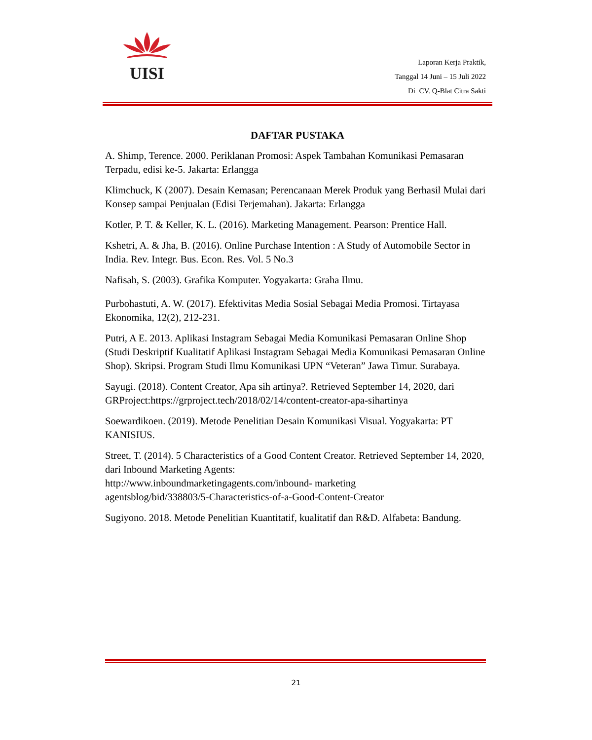UISI
Laporan Kerja Praktik,
Tanggal 14 Juni – 15 Juli 2022
Di CV. Q-Blat Citra Sakti
DAFTAR PUSTAKA
A. Shimp, Terence. 2000. Periklanan Promosi: Aspek Tambahan Komunikasi Pemasaran Terpadu, edisi ke-5. Jakarta: Erlangga
Klimchuck, K (2007). Desain Kemasan; Perencanaan Merek Produk yang Berhasil Mulai dari Konsep sampai Penjualan (Edisi Terjemahan). Jakarta: Erlangga
Kotler, P. T. & Keller, K. L. (2016). Marketing Management. Pearson: Prentice Hall.
Kshetri, A. & Jha, B. (2016). Online Purchase Intention : A Study of Automobile Sector in India. Rev. Integr. Bus. Econ. Res. Vol. 5 No.3
Nafisah, S. (2003). Grafika Komputer. Yogyakarta: Graha Ilmu.
Purbohastuti, A. W. (2017). Efektivitas Media Sosial Sebagai Media Promosi. Tirtayasa Ekonomika, 12(2), 212-231.
Putri, A E. 2013. Aplikasi Instagram Sebagai Media Komunikasi Pemasaran Online Shop (Studi Deskriptif Kualitatif Aplikasi Instagram Sebagai Media Komunikasi Pemasaran Online Shop). Skripsi. Program Studi Ilmu Komunikasi UPN “Veteran” Jawa Timur. Surabaya.
Sayugi. (2018). Content Creator, Apa sih artinya?. Retrieved September 14, 2020, dari GRProject:https://grproject.tech/2018/02/14/content-creator-apa-sihartinya
Soewardikoen. (2019). Metode Penelitian Desain Komunikasi Visual. Yogyakarta: PT KANISIUS.
Street, T. (2014). 5 Characteristics of a Good Content Creator. Retrieved September 14, 2020, dari Inbound Marketing Agents:
http://www.inboundmarketingagents.com/inbound- marketing
agentsblog/bid/338803/5-Characteristics-of-a-Good-Content-Creator
Sugiyono. 2018. Metode Penelitian Kuantitatif, kualitatif dan R&D. Alfabeta: Bandung.
21